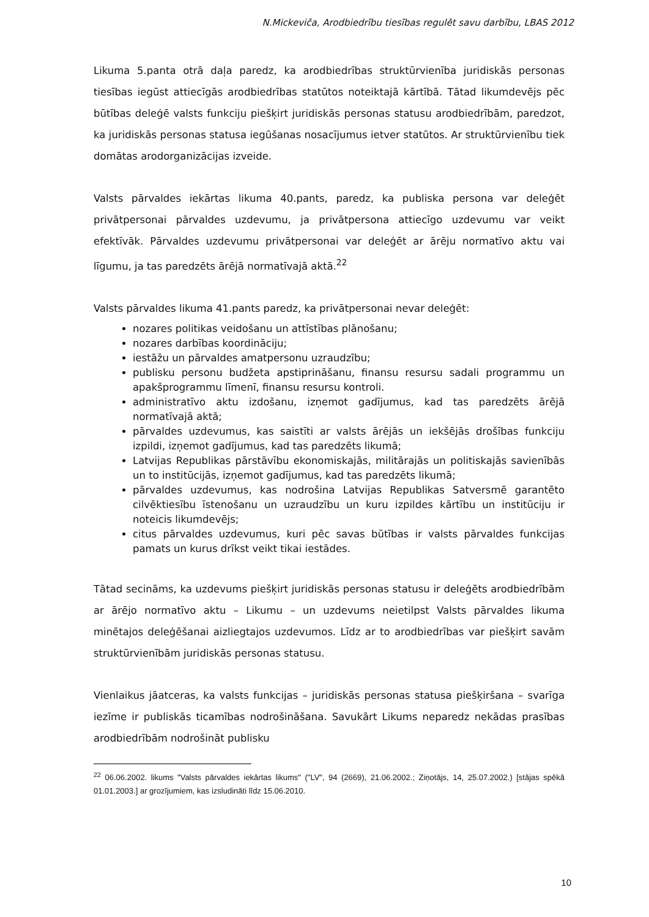N.Mickeviča, Arodbiedrību tiesības regulēt savu darbību, LBAS 2012
Likuma 5.panta otrā daļa paredz, ka arodbiedrības struktūrvienība juridiskās personas tiesības iegūst attiecīgās arodbiedrības statūtos noteiktajā kārtībā. Tātad likumdevējs pēc būtības deleģē valsts funkciju piešķirt juridiskās personas statusu arodbiedrībām, paredzot, ka juridiskās personas statusa iegūšanas nosacījumus ietver statūtos. Ar struktūrvienību tiek domātas arodorganizācijas izveide.
Valsts pārvaldes iekārtas likuma 40.pants, paredz, ka publiska persona var deleģēt privātpersonai pārvaldes uzdevumu, ja privātpersona attiecīgo uzdevumu var veikt efektīvāk. Pārvaldes uzdevumu privātpersonai var deleģēt ar ārēju normatīvo aktu vai līgumu, ja tas paredzēts ārējā normatīvajā aktā.<sup>22</sup>
Valsts pārvaldes likuma 41.pants paredz, ka privātpersonai nevar deleģēt:
nozares politikas veidošanu un attīstības plānošanu;
nozares darbības koordināciju;
iestāžu un pārvaldes amatpersonu uzraudzību;
publisku personu budžeta apstiprināšanu, finansu resursu sadali programmu un apakšprogrammu līmenī, finansu resursu kontroli.
administratīvo aktu izdošanu, izņemot gadījumus, kad tas paredzēts ārējā normatīvajā aktā;
pārvaldes uzdevumus, kas saistīti ar valsts ārējās un iekšējās drošības funkciju izpildi, izņemot gadījumus, kad tas paredzēts likumā;
Latvijas Republikas pārstāvību ekonomiskajās, militārajās un politiskajās savienībās un to institūcijās, izņemot gadījumus, kad tas paredzēts likumā;
pārvaldes uzdevumus, kas nodrošina Latvijas Republikas Satversmē garantēto cilvēktiesību īstenošanu un uzraudzību un kuru izpildes kārtību un institūciju ir noteicis likumdevējs;
citus pārvaldes uzdevumus, kuri pēc savas būtības ir valsts pārvaldes funkcijas pamats un kurus drīkst veikt tikai iestādes.
Tātad secināms, ka uzdevums piešķirt juridiskās personas statusu ir deleģēts arodbiedrībām ar ārējo normatīvo aktu – Likumu – un uzdevums neietilpst Valsts pārvaldes likuma minētajos deleģēšanai aizliegtajos uzdevumos. Līdz ar to arodbiedrības var piešķirt savām struktūrvienībām juridiskās personas statusu.
Vienlaikus jāatceras, ka valsts funkcijas – juridiskās personas statusa piešķiršana – svarīga iezīme ir publiskās ticamības nodrošināšana. Savukārt Likums neparedz nekādas prasības arodbiedrībām nodrošināt publisku
<sup>22</sup> 06.06.2002. likums "Valsts pārvaldes iekārtas likums" ("LV", 94 (2669), 21.06.2002.; Ziņotājs, 14, 25.07.2002.) [stājas spēkā 01.01.2003.] ar grozījumiem, kas izsludināti līdz 15.06.2010.
10